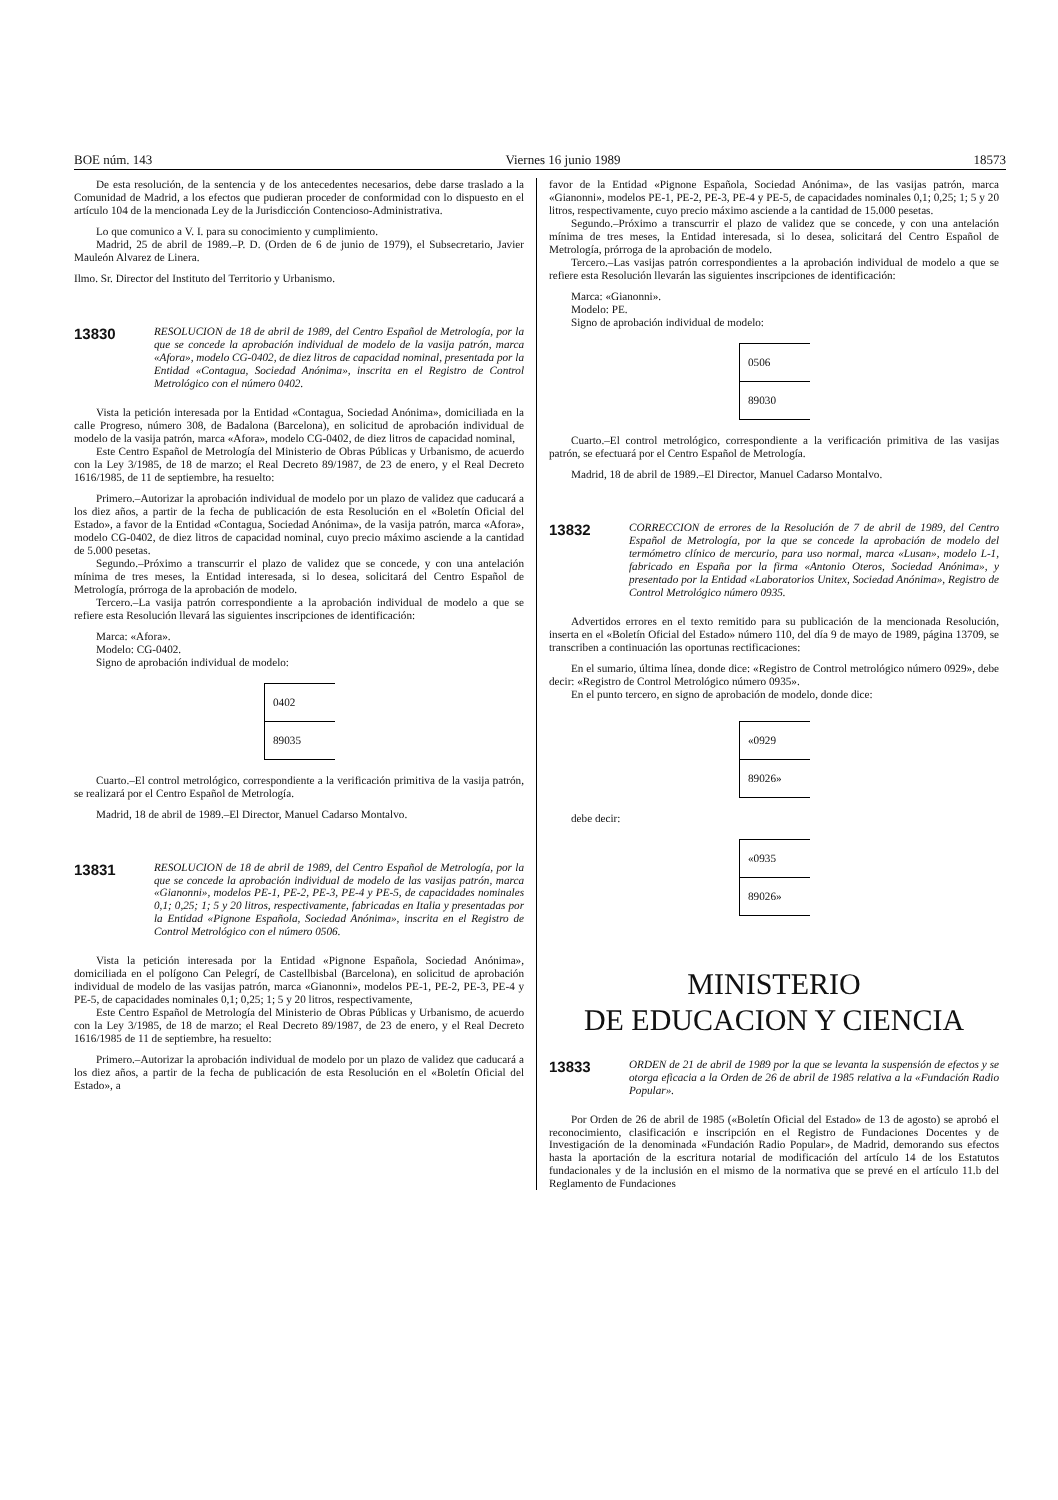BOE núm. 143 Viernes 16 junio 1989 18573
De esta resolución, de la sentencia y de los antecedentes necesarios, debe darse traslado a la Comunidad de Madrid, a los efectos que pudieran proceder de conformidad con lo dispuesto en el artículo 104 de la mencionada Ley de la Jurisdicción Contencioso-Administrativa.
Lo que comunico a V. I. para su conocimiento y cumplimiento.
Madrid, 25 de abril de 1989.–P. D. (Orden de 6 de junio de 1979), el Subsecretario, Javier Mauleón Alvarez de Linera.
Ilmo. Sr. Director del Instituto del Territorio y Urbanismo.
13830 RESOLUCION de 18 de abril de 1989, del Centro Español de Metrología, por la que se concede la aprobación individual de modelo de la vasija patrón, marca «Afora», modelo CG-0402, de diez litros de capacidad nominal, presentada por la Entidad «Contagua, Sociedad Anónima», inscrita en el Registro de Control Metrológico con el número 0402.
Vista la petición interesada por la Entidad «Contagua, Sociedad Anónima», domiciliada en la calle Progreso, número 308, de Badalona (Barcelona), en solicitud de aprobación individual de modelo de la vasija patrón, marca «Afora», modelo CG-0402, de diez litros de capacidad nominal,
Este Centro Español de Metrología del Ministerio de Obras Públicas y Urbanismo, de acuerdo con la Ley 3/1985, de 18 de marzo; el Real Decreto 89/1987, de 23 de enero, y el Real Decreto 1616/1985, de 11 de septiembre, ha resuelto:
Primero.–Autorizar la aprobación individual de modelo por un plazo de validez que caducará a los diez años, a partir de la fecha de publicación de esta Resolución en el «Boletín Oficial del Estado», a favor de la Entidad «Contagua, Sociedad Anónima», de la vasija patrón, marca «Afora», modelo CG-0402, de diez litros de capacidad nominal, cuyo precio máximo asciende a la cantidad de 5.000 pesetas.
Segundo.–Próximo a transcurrir el plazo de validez que se concede, y con una antelación mínima de tres meses, la Entidad interesada, si lo desea, solicitará del Centro Español de Metrología, prórroga de la aprobación de modelo.
Tercero.–La vasija patrón correspondiente a la aprobación individual de modelo a que se refiere esta Resolución llevará las siguientes inscripciones de identificación:
Marca: «Afora».
Modelo: CG-0402.
Signo de aprobación individual de modelo:
0402
89035
Cuarto.–El control metrológico, correspondiente a la verificación primitiva de la vasija patrón, se realizará por el Centro Español de Metrología.
Madrid, 18 de abril de 1989.–El Director, Manuel Cadarso Montalvo.
13831 RESOLUCION de 18 de abril de 1989, del Centro Español de Metrología, por la que se concede la aprobación individual de modelo de las vasijas patrón, marca «Gianonni», modelos PE-1, PE-2, PE-3, PE-4 y PE-5, de capacidades nominales 0,1; 0,25; 1; 5 y 20 litros, respectivamente, fabricadas en Italia y presentadas por la Entidad «Pignone Española, Sociedad Anónima», inscrita en el Registro de Control Metrológico con el número 0506.
Vista la petición interesada por la Entidad «Pignone Española, Sociedad Anónima», domiciliada en el polígono Can Pelegrí, de Castellbisbal (Barcelona), en solicitud de aprobación individual de modelo de las vasijas patrón, marca «Gianonni», modelos PE-1, PE-2, PE-3, PE-4 y PE-5, de capacidades nominales 0,1; 0,25; 1; 5 y 20 litros, respectivamente,
Este Centro Español de Metrología del Ministerio de Obras Públicas y Urbanismo, de acuerdo con la Ley 3/1985, de 18 de marzo; el Real Decreto 89/1987, de 23 de enero, y el Real Decreto 1616/1985 de 11 de septiembre, ha resuelto:
Primero.–Autorizar la aprobación individual de modelo por un plazo de validez que caducará a los diez años, a partir de la fecha de publicación de esta Resolución en el «Boletín Oficial del Estado», a
favor de la Entidad «Pignone Española, Sociedad Anónima», de las vasijas patrón, marca «Gianonni», modelos PE-1, PE-2, PE-3, PE-4 y PE-5, de capacidades nominales 0,1; 0,25; 1; 5 y 20 litros, respectivamente, cuyo precio máximo asciende a la cantidad de 15.000 pesetas.
Segundo.–Próximo a transcurrir el plazo de validez que se concede, y con una antelación mínima de tres meses, la Entidad interesada, si lo desea, solicitará del Centro Español de Metrología, prórroga de la aprobación de modelo.
Tercero.–Las vasijas patrón correspondientes a la aprobación individual de modelo a que se refiere esta Resolución llevarán las siguientes inscripciones de identificación:
Marca: «Gianonni».
Modelo: PE.
Signo de aprobación individual de modelo:
0506
89030
Cuarto.–El control metrológico, correspondiente a la verificación primitiva de las vasijas patrón, se efectuará por el Centro Español de Metrología.
Madrid, 18 de abril de 1989.–El Director, Manuel Cadarso Montalvo.
13832 CORRECCION de errores de la Resolución de 7 de abril de 1989, del Centro Español de Metrología, por la que se concede la aprobación de modelo del termómetro clínico de mercurio, para uso normal, marca «Lusan», modelo L-1, fabricado en España por la firma «Antonio Oteros, Sociedad Anónima», y presentado por la Entidad «Laboratorios Unitex, Sociedad Anónima», Registro de Control Metrológico número 0935.
Advertidos errores en el texto remitido para su publicación de la mencionada Resolución, inserta en el «Boletín Oficial del Estado» número 110, del día 9 de mayo de 1989, página 13709, se transcriben a continuación las oportunas rectificaciones:
En el sumario, última línea, donde dice: «Registro de Control metrológico número 0929», debe decir: «Registro de Control Metrológico número 0935».
En el punto tercero, en signo de aprobación de modelo, donde dice:
«0929
89026»
debe decir:
«0935
89026»
MINISTERIO
DE EDUCACION Y CIENCIA
13833 ORDEN de 21 de abril de 1989 por la que se levanta la suspensión de efectos y se otorga eficacia a la Orden de 26 de abril de 1985 relativa a la «Fundación Radio Popular».
Por Orden de 26 de abril de 1985 («Boletín Oficial del Estado» de 13 de agosto) se aprobó el reconocimiento, clasificación e inscripción en el Registro de Fundaciones Docentes y de Investigación de la denominada «Fundación Radio Popular», de Madrid, demorando sus efectos hasta la aportación de la escritura notarial de modificación del artículo 14 de los Estatutos fundacionales y de la inclusión en el mismo de la normativa que se prevé en el artículo 11.b del Reglamento de Fundaciones